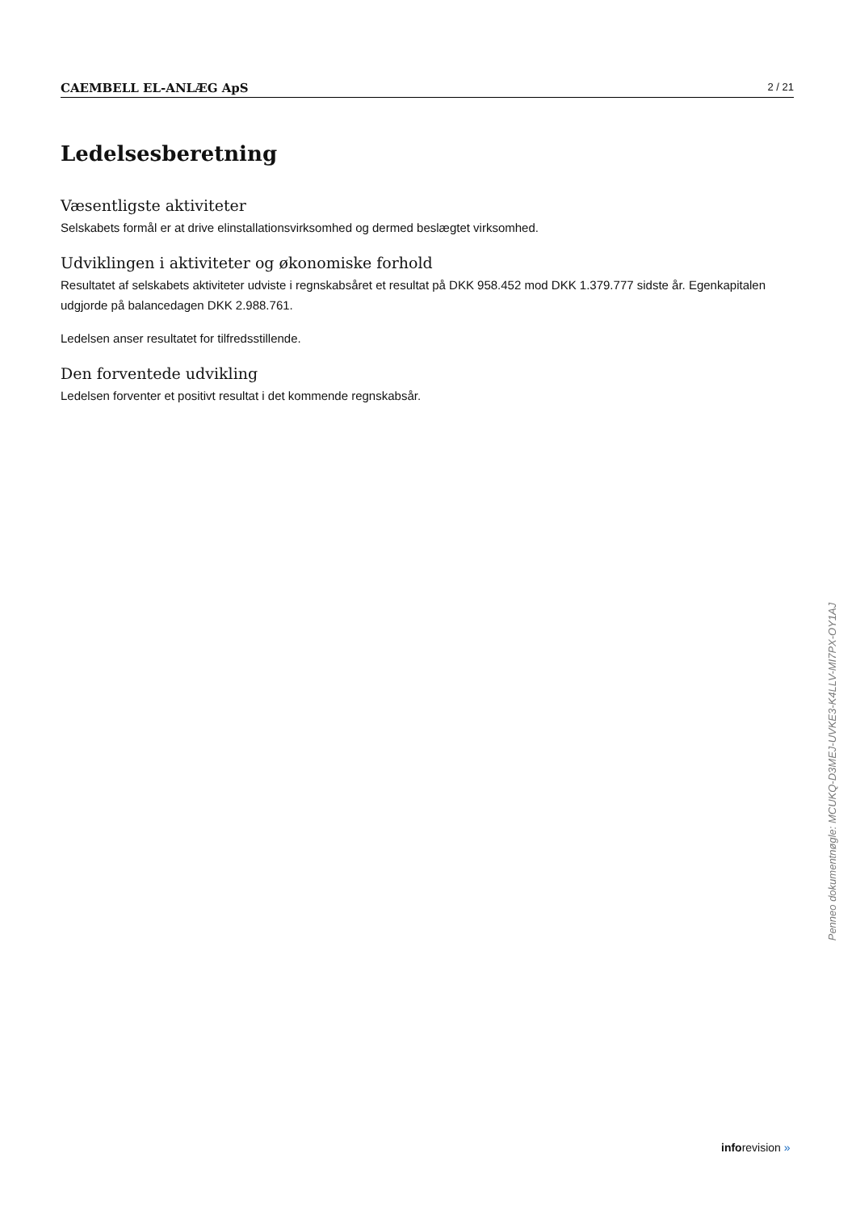CAEMBELL EL-ANLÆG ApS 2 / 21
Ledelsesberetning
Væsentligste aktiviteter
Selskabets formål er at drive elinstallationsvirksomhed og dermed beslægtet virksomhed.
Udviklingen i aktiviteter og økonomiske forhold
Resultatet af selskabets aktiviteter udviste i regnskabsåret et resultat på DKK 958.452 mod DKK 1.379.777 sidste år. Egenkapitalen udgjorde på balancedagen DKK 2.988.761.
Ledelsen anser resultatet for tilfredsstillende.
Den forventede udvikling
Ledelsen forventer et positivt resultat i det kommende regnskabsår.
Penneo dokumentnøgle: MCUKQ-D3MEJ-UVKE3-K4LLV-MI7PX-OY1AJ
inforevision »